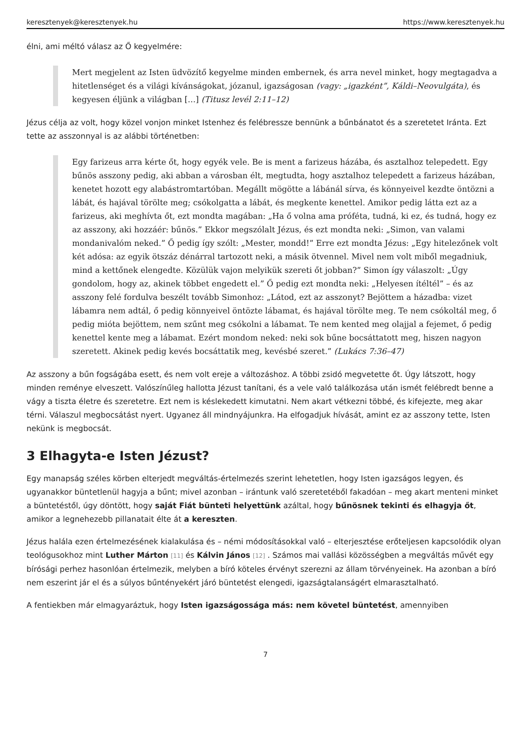keresztenyek@keresztenyek.hu https://www.keresztenyek.hu
élni, ami méltó válasz az Ő kegyelmére:
Mert megjelent az Isten üdvözítő kegyelme minden embernek, és arra nevel minket, hogy megtagadva a hitetlenséget és a világi kívánságokat, józanul, igazságosan (vagy: „igazként”, Káldi–Neovulgáta), és kegyesen éljünk a világban […] (Titusz levél 2:11–12)
Jézus célja az volt, hogy közel vonjon minket Istenhez és felébressze bennünk a bűnbánatot és a szeretetet Iránta. Ezt tette az asszonnyal is az alábbi történetben:
Egy farizeus arra kérte őt, hogy egyék vele. Be is ment a farizeus házába, és asztalhoz telepedett. Egy bűnös asszony pedig, aki abban a városban élt, megtudta, hogy asztalhoz telepedett a farizeus házában, kenetet hozott egy alabástromtartóban. Megállt mögötte a lábánál sírva, és könnyeivel kezdte öntözni a lábát, és hajával törölte meg; csókolgatta a lábát, és megkente kenettel. Amikor pedig látta ezt az a farizeus, aki meghívta őt, ezt mondta magában: „Ha ő volna ama próféta, tudná, ki ez, és tudná, hogy ez az asszony, aki hozzáér: bűnös.” Ekkor megszólalt Jézus, és ezt mondta neki: „Simon, van valami mondanivalóm neked.” Ő pedig így szólt: „Mester, mondd!” Erre ezt mondta Jézus: „Egy hitelezőnek volt két adósa: az egyik ötszáz dénárral tartozott neki, a másik ötvennel. Mivel nem volt miből megadniuk, mind a kettőnek elengedte. Közülük vajon melyikük szereti őt jobban?” Simon így válaszolt: „Úgy gondolom, hogy az, akinek többet engedett el.” Ő pedig ezt mondta neki: „Helyesen ítéltél” – és az asszony felé fordulva beszélt tovább Simonhoz: „Látod, ezt az asszonyt? Bejöttem a házadba: vizet lábamra nem adtál, ő pedig könnyeivel öntözte lábamat, és hajával törölte meg. Te nem csókoltál meg, ő pedig mióta bejöttem, nem szűnt meg csókolni a lábamat. Te nem kented meg olajjal a fejemet, ő pedig kenettel kente meg a lábamat. Ezért mondom neked: neki sok bűne bocsáttatott meg, hiszen nagyon szeretett. Akinek pedig kevés bocsáttatik meg, kevésbé szeret.” (Lukács 7:36–47)
Az asszony a bűn fogságába esett, és nem volt ereje a változáshoz. A többi zsidó megvetette őt. Úgy látszott, hogy minden reménye elveszett. Valószínűleg hallotta Jézust tanítani, és a vele való találkozása után ismét felébredt benne a vágy a tiszta életre és szeretetre. Ezt nem is késlekedett kimutatni. Nem akart vétkezni többé, és kifejezte, meg akar térni. Válaszul megbocsátást nyert. Ugyanez áll mindnyájunkra. Ha elfogadjuk hívását, amint ez az asszony tette, Isten nekünk is megbocsát.
3 Elhagyta-e Isten Jézust?
Egy manapság széles körben elterjedt megváltás-értelmezés szerint lehetetlen, hogy Isten igazságos legyen, és ugyanakkor büntetlenül hagyja a bűnt; mivel azonban – irántunk való szeretetéből fakadóan – meg akart menteni minket a büntetéstől, úgy döntött, hogy saját Fiát bünteti helyettünk azáltal, hogy bűnösnek tekinti és elhagyja őt, amikor a legnehezebb pillanatait élte át a kereszten.
Jézus halála ezen értelmezésének kialakulása és – némi módosításokkal való – elterjesztése erőteljesen kapcsolódik olyan teológusokhoz mint Luther Márton [11] és Kálvin János [12] . Számos mai vallási közösségben a megváltás művét egy bírósági perhez hasonlóan értelmezik, melyben a bíró köteles érvényt szerezni az állam törvényeinek. Ha azonban a bíró nem eszerint jár el és a súlyos bűntényekért járó büntetést elengedi, igazságtalanságért elmarasztalható.
A fentiekben már elmagyaráztuk, hogy Isten igazságossága más: nem követel büntetést, amennyiben
7